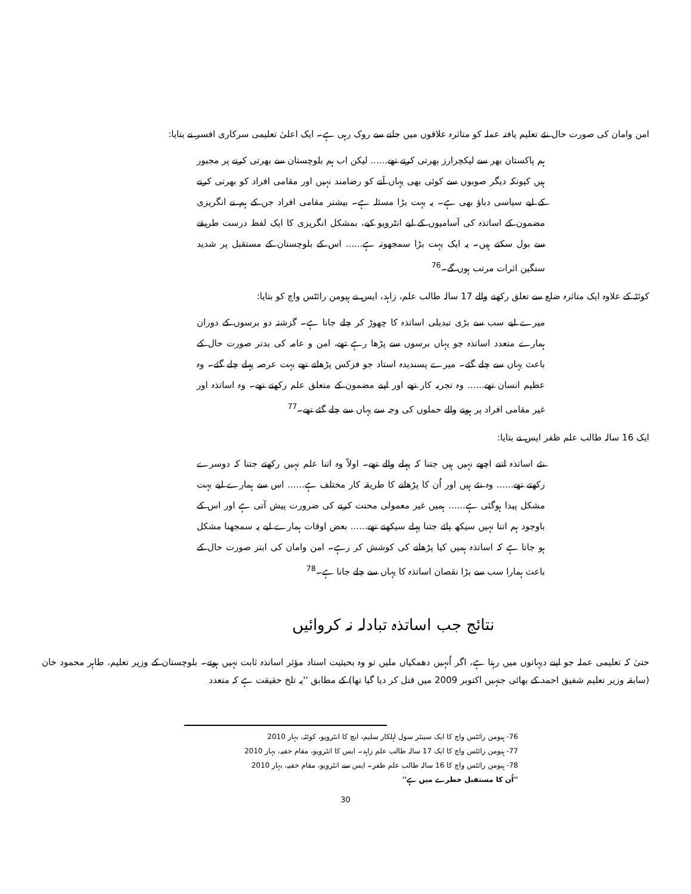امن وامان کی صورت حال نئے تعلیم یافتہ عملہ کو متاثرہ علاقوں میں جانے سے روک رہی ہے۔ ایک اعلیٰ تعلیمی سرکاری افسر نے بتایا:
ہم پاکستان بھر سے لیکچرارز بھرتی کرتے تھے...... لیکن اب ہم بلوچستان سے بھرتی کرنے پر مجبور ہیں کیونکہ دیگر صوبوں سے کوئی بھی یہاں آنے کو رضامند نہیں اور مقامی افراد کو بھرتی کرنے کے لیے سیاسی دباؤ بھی ہے۔ یہ بہت بڑا مسئلہ ہے۔ بیشتر مقامی افراد جن کے ہم نے انگریزی مضمون کے اساتذہ کی آسامیوں کے لیے انٹرویو کیے، بمشکل انگریزی کا ایک لفظ درست طریقے سے بول سکتے ہیں۔ یہ ایک بہت بڑا سمجھوتہ ہے...... اس کے بلوچستان کے مستقبل پر شدید سنگین اثرات مرتب ہوں گے۔<sup>76</sup>
کوئٹہ کے علاوہ ایک متاثرہ ضلع سے تعلق رکھنے والے 17 سالہ طالب علم، زاہد، ایس نے ہیومن رائٹس واچ کو بتایا:
میرے لیے سب سے بڑی تبدیلی اساتذہ کا چھوڑ کر چلے جانا ہے۔ گزشتہ دو برسوں کے دوران ہمارے متعدد اساتذہ جو یہاں برسوں سے پڑھا رہے تھے، امن و عامہ کی بدتر صورت حال کے باعث یہاں سے چلے گئے۔ میرے پسندیدہ استاد جو فزکس پڑھاتے تھے بہت عرصہ پہلے چلے گئے۔ وہ عظیم انسان تھے...... وہ تجربہ کار تھے اور اپنے مضمون کے متعلق علم رکھتے تھے۔ وہ اساتذہ اور غیر مقامی افراد پر ہونے والے حملوں کی وجہ سے یہاں سے چلے گئے تھے۔<sup>77</sup>
ایک 16 سالہ طالب علم ظفر ایس نے بتایا:
نئے اساتذہ اتنے اچھے نہیں ہیں جتنا کہ پہلے والے تھے۔ اولاً وہ اتنا علم نہیں رکھتے جتنا کہ دوسرے رکھتے تھے...... وہ نئے ہیں اور اُن کا پڑھانے کا طریقہ کار مختلف ہے...... اس سے ہمارے لیے بہت مشکل پیدا ہوگئی ہے...... ہمیں غیر معمولی محنت کرنے کی ضرورت پیش آتی ہے اور اس کے باوجود ہم اتنا نہیں سیکھ پائے جتنا پہلے سیکھتے تھے...... بعض اوقات ہمارے لیے یہ سمجھنا مشکل ہو جاتا ہے کہ اساتذہ ہمیں کیا پڑھانے کی کوشش کر رہے۔ امن وامان کی ابتر صورت حال کے باعث ہمارا سب سے بڑا نقصان اساتذہ کا یہاں سے چلے جانا ہے۔<sup>78</sup>
نتائج جب اساتذہ تبادلہ نہ کروائیں
حتیٰ کہ تعلیمی عملہ جو اپنے دیہاتوں میں رہتا ہے، اگر اُنہیں دھمکیاں ملیں تو وہ بحیثیت استاد مؤثر اساتذہ ثابت نہیں ہوتے۔ بلوچستان کے وزیر تعلیم، طاہر محمود خان (سابقہ وزیر تعلیم شفیق احمد کے بھائی جنہیں اکتوبر 2009 میں قتل کر دیا گیا تھا) کے مطابق ''یہ تلخ حقیقت ہے کہ متعدد
76- ہیومن رائٹس واچ کا ایک سینئر سول اہلکار سلیم، ایچ کا انٹرویو، کوئٹہ، بہار 2010
77- ہیومن رائٹس واچ کا ایک 17 سالہ طالب علم زاہد۔ ایس کا انٹرویو، مقام خفیہ، بہار 2010
78- ہیومن رائٹس واچ کا 16 سالہ طالب علم ظفر۔ ایس سے انٹرویو، مقام خفیہ، بہار 2010
''اُن کا مستقبل خطرے میں ہے''
30